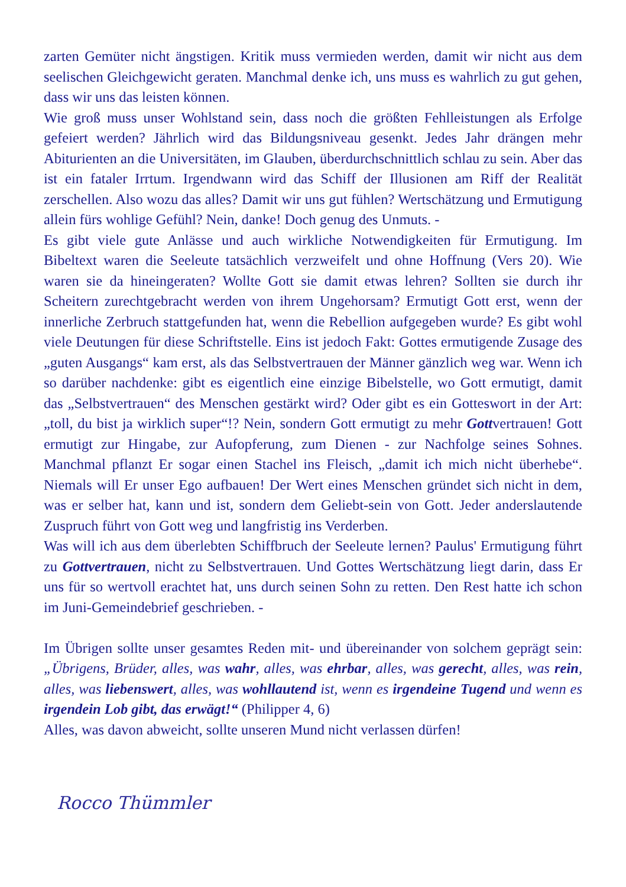zarten Gemüter nicht ängstigen. Kritik muss vermieden werden, damit wir nicht aus dem seelischen Gleichgewicht geraten. Manchmal denke ich, uns muss es wahrlich zu gut gehen, dass wir uns das leisten können.
Wie groß muss unser Wohlstand sein, dass noch die größten Fehlleistungen als Erfolge gefeiert werden? Jährlich wird das Bildungsniveau gesenkt. Jedes Jahr drängen mehr Abiturienten an die Universitäten, im Glauben, überdurchschnittlich schlau zu sein. Aber das ist ein fataler Irrtum. Irgendwann wird das Schiff der Illusionen am Riff der Realität zerschellen. Also wozu das alles? Damit wir uns gut fühlen? Wertschätzung und Ermutigung allein fürs wohlige Gefühl? Nein, danke! Doch genug des Unmuts. -
Es gibt viele gute Anlässe und auch wirkliche Notwendigkeiten für Ermutigung. Im Bibeltext waren die Seeleute tatsächlich verzweifelt und ohne Hoffnung (Vers 20). Wie waren sie da hineingeraten? Wollte Gott sie damit etwas lehren? Sollten sie durch ihr Scheitern zurechtgebracht werden von ihrem Ungehorsam? Ermutigt Gott erst, wenn der innerliche Zerbruch stattgefunden hat, wenn die Rebellion aufgegeben wurde? Es gibt wohl viele Deutungen für diese Schriftstelle. Eins ist jedoch Fakt: Gottes ermutigende Zusage des „guten Ausgangs“ kam erst, als das Selbstvertrauen der Männer gänzlich weg war. Wenn ich so darüber nachdenke: gibt es eigentlich eine einzige Bibelstelle, wo Gott ermutigt, damit das „Selbstvertrauen“ des Menschen gestärkt wird? Oder gibt es ein Gotteswort in der Art: „toll, du bist ja wirklich super“!? Nein, sondern Gott ermutigt zu mehr Gottvertrauen! Gott ermutigt zur Hingabe, zur Aufopferung, zum Dienen - zur Nachfolge seines Sohnes. Manchmal pflanzt Er sogar einen Stachel ins Fleisch, „damit ich mich nicht überhebe“. Niemals will Er unser Ego aufbauen! Der Wert eines Menschen gründet sich nicht in dem, was er selber hat, kann und ist, sondern dem Geliebt-sein von Gott. Jeder anderslautende Zuspruch führt von Gott weg und langfristig ins Verderben.
Was will ich aus dem überlebten Schiffbruch der Seeleute lernen? Paulus' Ermutigung führt zu Gottvertrauen, nicht zu Selbstvertrauen. Und Gottes Wertschätzung liegt darin, dass Er uns für so wertvoll erachtet hat, uns durch seinen Sohn zu retten. Den Rest hatte ich schon im Juni-Gemeindebrief geschrieben. -
Im Übrigen sollte unser gesamtes Reden mit- und übereinander von solchem geprägt sein: „Übrigens, Brüder, alles, was wahr, alles, was ehrbar, alles, was gerecht, alles, was rein, alles, was liebenswert, alles, was wohllautend ist, wenn es irgendeine Tugend und wenn es irgendein Lob gibt, das erwägt!“ (Philipper 4, 6)
Alles, was davon abweicht, sollte unseren Mund nicht verlassen dürfen!
Rocco Thümmler